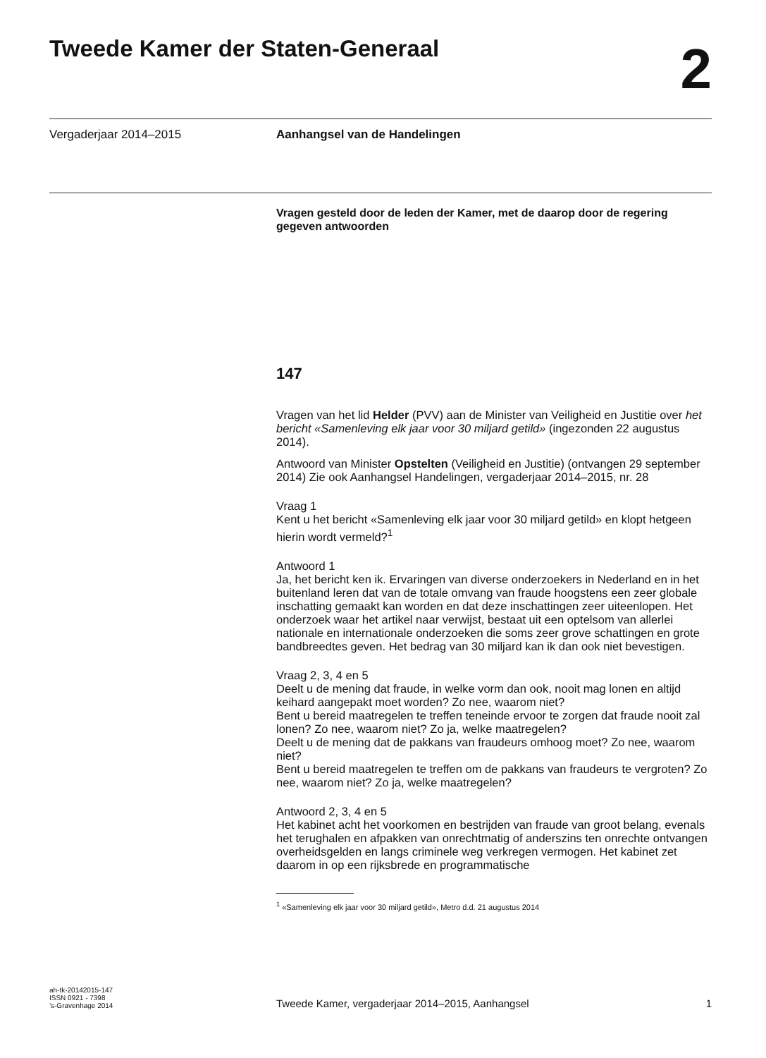Tweede Kamer der Staten-Generaal 2
Vergaderjaar 2014–2015 Aanhangsel van de Handelingen
Vragen gesteld door de leden der Kamer, met de daarop door de regering gegeven antwoorden
147
Vragen van het lid Helder (PVV) aan de Minister van Veiligheid en Justitie over het bericht «Samenleving elk jaar voor 30 miljard getild» (ingezonden 22 augustus 2014).
Antwoord van Minister Opstelten (Veiligheid en Justitie) (ontvangen 29 september 2014) Zie ook Aanhangsel Handelingen, vergaderjaar 2014–2015, nr. 28
Vraag 1
Kent u het bericht «Samenleving elk jaar voor 30 miljard getild» en klopt hetgeen hierin wordt vermeld?<sup>1</sup>
Antwoord 1
Ja, het bericht ken ik. Ervaringen van diverse onderzoekers in Nederland en in het buitenland leren dat van de totale omvang van fraude hoogstens een zeer globale inschatting gemaakt kan worden en dat deze inschattingen zeer uiteenlopen. Het onderzoek waar het artikel naar verwijst, bestaat uit een optelsom van allerlei nationale en internationale onderzoeken die soms zeer grove schattingen en grote bandbreedtes geven. Het bedrag van 30 miljard kan ik dan ook niet bevestigen.
Vraag 2, 3, 4 en 5
Deelt u de mening dat fraude, in welke vorm dan ook, nooit mag lonen en altijd keihard aangepakt moet worden? Zo nee, waarom niet?
Bent u bereid maatregelen te treffen teneinde ervoor te zorgen dat fraude nooit zal lonen? Zo nee, waarom niet? Zo ja, welke maatregelen?
Deelt u de mening dat de pakkans van fraudeurs omhoog moet? Zo nee, waarom niet?
Bent u bereid maatregelen te treffen om de pakkans van fraudeurs te vergroten? Zo nee, waarom niet? Zo ja, welke maatregelen?
Antwoord 2, 3, 4 en 5
Het kabinet acht het voorkomen en bestrijden van fraude van groot belang, evenals het terughalen en afpakken van onrechtmatig of anderszins ten onrechte ontvangen overheidsgelden en langs criminele weg verkregen vermogen. Het kabinet zet daarom in op een rijksbrede en programmatische
<sup>1</sup> «Samenleving elk jaar voor 30 miljard getild», Metro d.d. 21 augustus 2014
ah-tk-20142015-147
ISSN 0921 - 7398
’s-Gravenhage 2014
Tweede Kamer, vergaderjaar 2014–2015, Aanhangsel
1